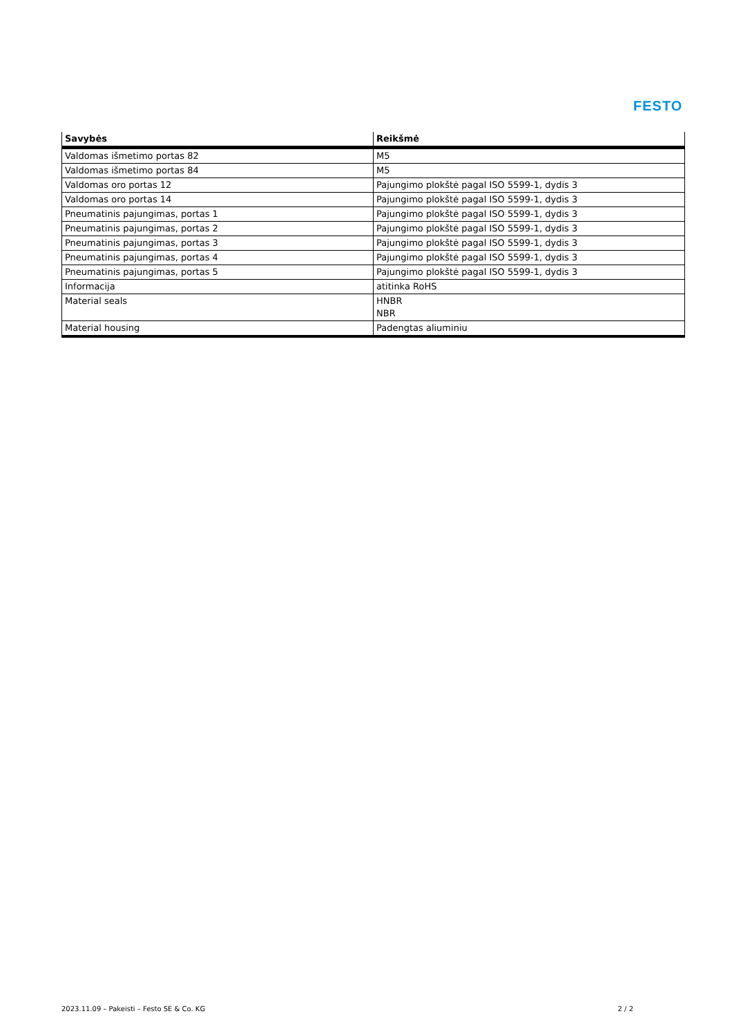FESTO
| Savybės | Reikšmė |
| --- | --- |
| Valdomas išmetimo portas 82 | M5 |
| Valdomas išmetimo portas 84 | M5 |
| Valdomas oro portas 12 | Pajungimo plokštė pagal ISO 5599-1, dydis 3 |
| Valdomas oro portas 14 | Pajungimo plokštė pagal ISO 5599-1, dydis 3 |
| Pneumatinis pajungimas, portas 1 | Pajungimo plokštė pagal ISO 5599-1, dydis 3 |
| Pneumatinis pajungimas, portas 2 | Pajungimo plokštė pagal ISO 5599-1, dydis 3 |
| Pneumatinis pajungimas, portas 3 | Pajungimo plokštė pagal ISO 5599-1, dydis 3 |
| Pneumatinis pajungimas, portas 4 | Pajungimo plokštė pagal ISO 5599-1, dydis 3 |
| Pneumatinis pajungimas, portas 5 | Pajungimo plokštė pagal ISO 5599-1, dydis 3 |
| Informacija | atitinka RoHS |
| Material seals | HNBR NBR |
| Material housing | Padengtas aliuminiu |
2023.11.09 – Pakeisti – Festo SE & Co. KG 2 / 2